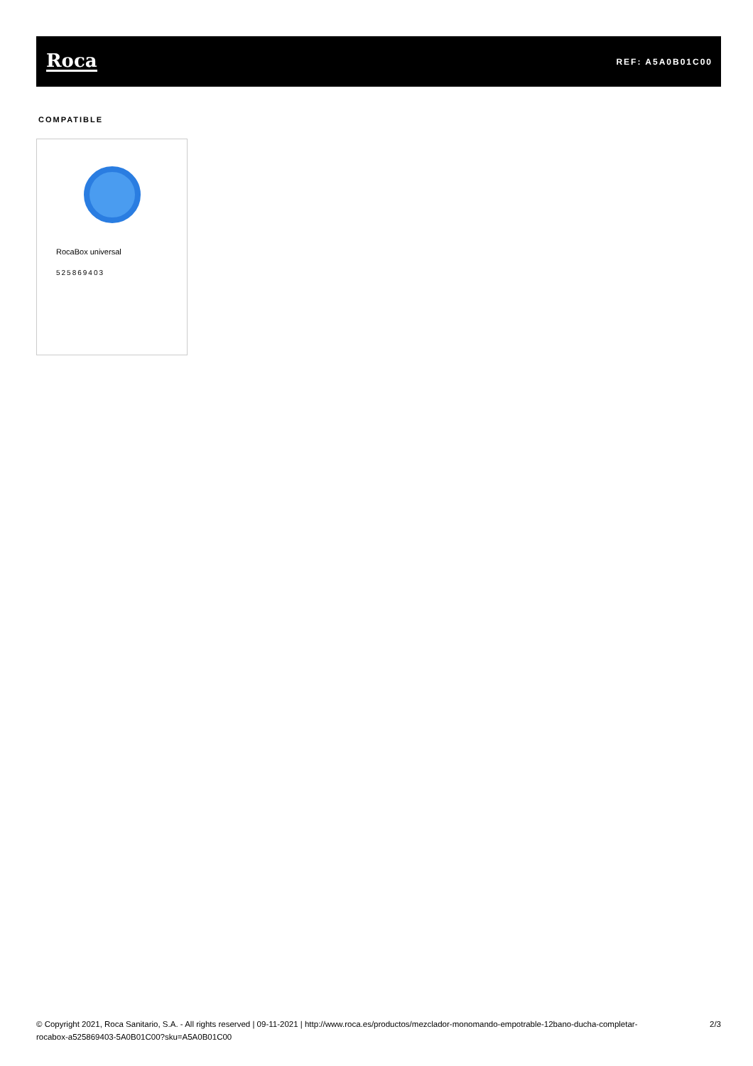Roca
REF: A5A0B01C00
COMPATIBLE
RocaBox universal
525869403
© Copyright 2021, Roca Sanitario, S.A. - All rights reserved | 09-11-2021 | http://www.roca.es/productos/mezclador-monomando-empotrable-12bano-ducha-completar-rocabox-a525869403-5A0B01C00?sku=A5A0B01C00
2/3